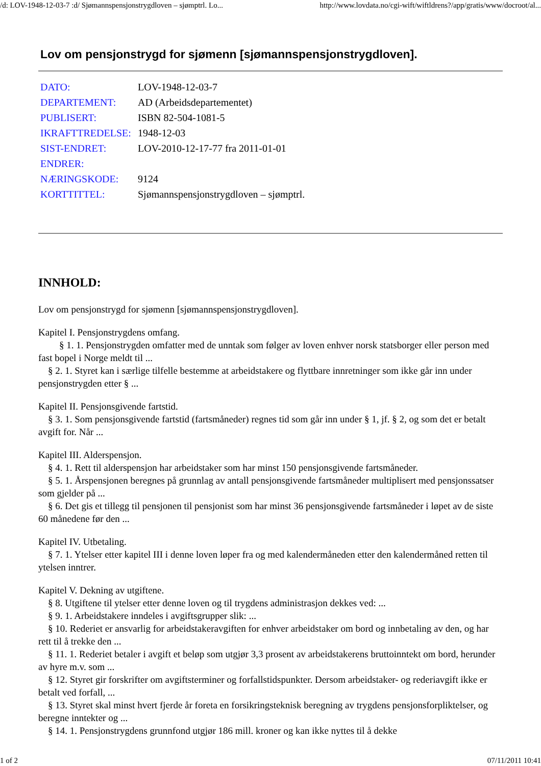/d: LOV-1948-12-03-7 :d/ Sjømannspensjonstrygdloven – sjømptrl. Lo... http://www.lovdata.no/cgi-wift/wiftldrens?/app/gratis/www/docroot/al...
Lov om pensjonstrygd for sjømenn [sjømannspensjonstrygdloven].
| DATO: | LOV-1948-12-03-7 |
| DEPARTEMENT: | AD (Arbeidsdepartementet) |
| PUBLISERT: | ISBN 82-504-1081-5 |
| IKRAFTTREDELSE: | 1948-12-03 |
| SIST-ENDRET: | LOV-2010-12-17-77 fra 2011-01-01 |
| ENDRER: | |
| NÆRINGSKODE: | 9124 |
| KORTTITTEL: | Sjømannspensjonstrygdloven – sjømptrl. |
INNHOLD:
Lov om pensjonstrygd for sjømenn [sjømannspensjonstrygdloven].
Kapitel I. Pensjonstrygdens omfang.
§ 1. 1. Pensjonstrygden omfatter med de unntak som følger av loven enhver norsk statsborger eller person med fast bopel i Norge meldt til ...
§ 2. 1. Styret kan i særlige tilfelle bestemme at arbeidstakere og flyttbare innretninger som ikke går inn under pensjonstrygden etter § ...
Kapitel II. Pensjonsgivende fartstid.
§ 3. 1. Som pensjonsgivende fartstid (fartsmåneder) regnes tid som går inn under § 1, jf. § 2, og som det er betalt avgift for. Når ...
Kapitel III. Alderspensjon.
§ 4. 1. Rett til alderspensjon har arbeidstaker som har minst 150 pensjonsgivende fartsmåneder.
§ 5. 1. Årspensjonen beregnes på grunnlag av antall pensjonsgivende fartsmåneder multiplisert med pensjonssatser som gjelder på ...
§ 6. Det gis et tillegg til pensjonen til pensjonist som har minst 36 pensjonsgivende fartsmåneder i løpet av de siste 60 månedene før den ...
Kapitel IV. Utbetaling.
§ 7. 1. Ytelser etter kapitel III i denne loven løper fra og med kalendermåneden etter den kalendermåned retten til ytelsen inntrer.
Kapitel V. Dekning av utgiftene.
§ 8. Utgiftene til ytelser etter denne loven og til trygdens administrasjon dekkes ved: ...
§ 9. 1. Arbeidstakere inndeles i avgiftsgrupper slik: ...
§ 10. Rederiet er ansvarlig for arbeidstakeravgiften for enhver arbeidstaker om bord og innbetaling av den, og har rett til å trekke den ...
§ 11. 1. Rederiet betaler i avgift et beløp som utgjør 3,3 prosent av arbeidstakerens bruttoinntekt om bord, herunder av hyre m.v. som ...
§ 12. Styret gir forskrifter om avgiftsterminer og forfallstidspunkter. Dersom arbeidstaker- og rederiavgift ikke er betalt ved forfall, ...
§ 13. Styret skal minst hvert fjerde år foreta en forsikringsteknisk beregning av trygdens pensjonsforpliktelser, og beregne inntekter og ...
§ 14. 1. Pensjonstrygdens grunnfond utgjør 186 mill. kroner og kan ikke nyttes til å dekke
1 of 2 07/11/2011 10:41